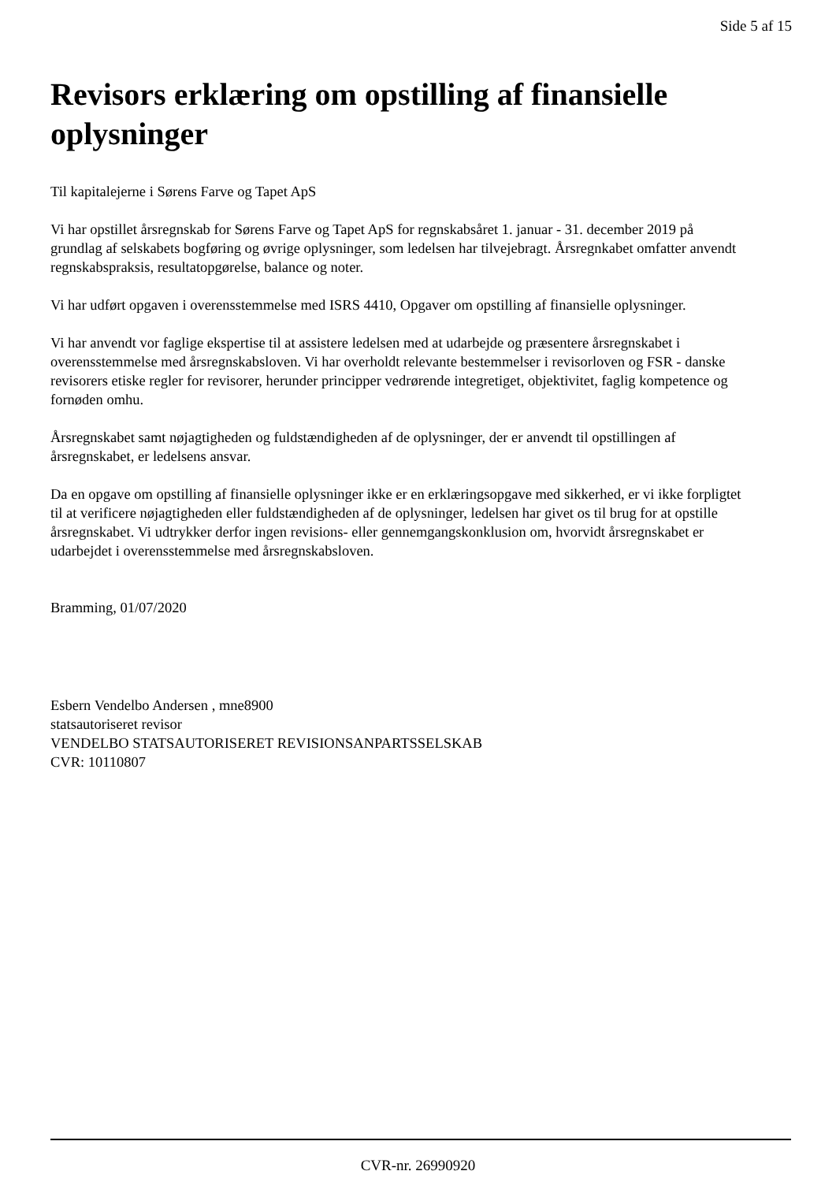Side 5 af 15
Revisors erklæring om opstilling af finansielle oplysninger
Til kapitalejerne i Sørens Farve og Tapet ApS
Vi har opstillet årsregnskab for Sørens Farve og Tapet ApS for regnskabsåret 1. januar - 31. december 2019 på grundlag af selskabets bogføring og øvrige oplysninger, som ledelsen har tilvejebragt. Årsregnkabet omfatter anvendt regnskabspraksis, resultatopgørelse, balance og noter.
Vi har udført opgaven i overensstemmelse med ISRS 4410, Opgaver om opstilling af finansielle oplysninger.
Vi har anvendt vor faglige ekspertise til at assistere ledelsen med at udarbejde og præsentere årsregnskabet i overensstemmelse med årsregnskabsloven. Vi har overholdt relevante bestemmelser i revisorloven og FSR - danske revisorers etiske regler for revisorer, herunder principper vedrørende integretiget, objektivitet, faglig kompetence og fornøden omhu.
Årsregnskabet samt nøjagtigheden og fuldstændigheden af de oplysninger, der er anvendt til opstillingen af årsregnskabet, er ledelsens ansvar.
Da en opgave om opstilling af finansielle oplysninger ikke er en erklæringsopgave med sikkerhed, er vi ikke forpligtet til at verificere nøjagtigheden eller fuldstændigheden af de oplysninger, ledelsen har givet os til brug for at opstille årsregnskabet. Vi udtrykker derfor ingen revisions- eller gennemgangskonklusion om, hvorvidt årsregnskabet er udarbejdet i overensstemmelse med årsregnskabsloven.
Bramming, 01/07/2020
Esbern Vendelbo Andersen , mne8900
statsautoriseret revisor
VENDELBO STATSAUTORISERET REVISIONSANPARTSSELSKAB
CVR: 10110807
CVR-nr. 26990920